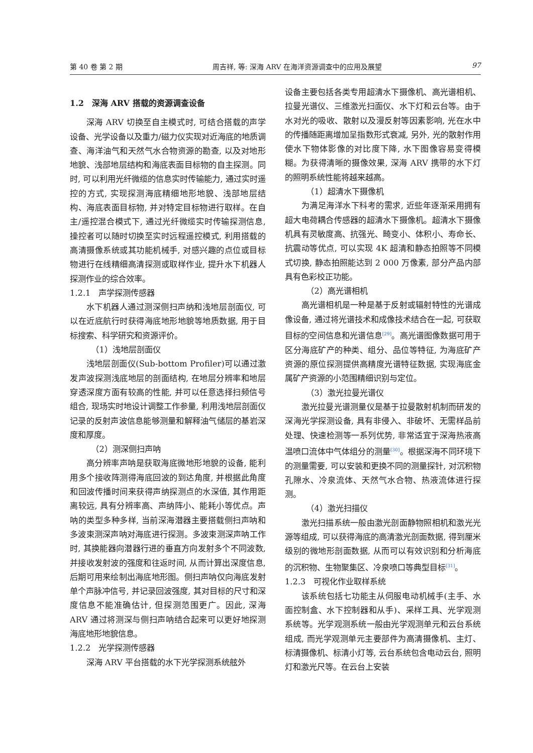第 40 卷 第 2 期 周吉祥, 等: 深海 ARV 在海洋资源调查中的应用及展望 97
1.2　深海 ARV 搭载的资源调查设备
深海 ARV 切换至自主模式时, 可结合搭载的声学设备、光学设备以及重力/磁力仪实现对近海底的地质调查、海洋油气和天然气水合物资源的勘查, 以及对地形地貌、浅部地层结构和海底表面目标物的自主探测。同时, 可以利用光纤微缆的信息实时传输能力, 通过实时遥控的方式, 实现探测海底精细地形地貌、浅部地层结构、海底表面目标物, 并对特定目标物进行取样。在自主/遥控混合模式下, 通过光纤微缆实时传输探测信息, 操控者可以随时切换至实时远程遥控模式, 利用搭载的高清摄像系统或其功能机械手, 对感兴趣的点位或目标物进行在线精细高清探测或取样作业, 提升水下机器人探测作业的综合效率。
1.2.1　声学探测传感器
水下机器人通过测深侧扫声纳和浅地层剖面仪, 可以在近底航行时获得海底地形地貌等地质数据, 用于目标搜索、科学研究和资源评价。
（1）浅地层剖面仪
浅地层剖面仪(Sub-bottom Profiler)可以通过激发声波探测浅底地层的剖面结构, 在地层分辨率和地层穿透深度方面有较高的性能, 并可以任意选择扫频信号组合, 现场实时地设计调整工作参量, 利用浅地层剖面仪记录的反射声波信息能够测量和解释油气储层的基岩深度和厚度。
（2）测深侧扫声呐
高分辨率声呐是获取海底微地形地貌的设备, 能利用多个接收阵测得海底回波的到达角度, 并根据此角度和回波传播时间来获得声纳探测点的水深值, 其作用距离较远, 具有分辨率高、声纳阵小、能耗小等优点。声呐的类型多种多样, 当前深海潜器主要搭载侧扫声呐和多波束测深声呐对海底进行探测。多波束测深声呐工作时, 其换能器向潜器行进的垂直方向发射多个不同波数, 并接收发射波的强度和往返时间, 从而计算出深度信息, 后期可用来绘制出海底地形图。侧扫声呐仅向海底发射单个声脉冲信号, 并记录回波强度, 其对目标的尺寸和深度信息不能准确估计, 但探测范围更广。因此, 深海 ARV 通过将测深与侧扫声呐结合起来可以更好地探测海底地形地貌信息。
1.2.2　光学探测传感器
深海 ARV 平台搭载的水下光学探测系统舷外
设备主要包括各类专用超清水下摄像机、高光谱相机、拉曼光谱仪、三维激光扫面仪、水下灯和云台等。由于水对光的吸收、散射以及漫反射等因素影响, 光在水中的传播随距离增加呈指数形式衰减, 另外, 光的散射作用使水下物体影像的对比度下降, 水下图像容易变得模糊。为获得清晰的摄像效果, 深海 ARV 携带的水下灯的照明系统性能将越来越高。
（1）超清水下摄像机
为满足海洋水下科考的需求, 近些年逐渐采用拥有超大电荷耦合传感器的超清水下摄像机。超清水下摄像机具有灵敏度高、抗强光、畸变小、体积小、寿命长、抗震动等优点, 可以实现 4K 超清和静态拍照等不同模式切换, 静态拍照能达到 2 000 万像素, 部分产品内部具有色彩校正功能。
（2）高光谱相机
高光谱相机是一种是基于反射或辐射特性的光谱成像设备, 通过将光谱技术和成像技术结合在一起, 可获取目标的空间信息和光谱信息<sup>[29]</sup>。高光谱图像数据可用于区分海底矿产的种类、组分、品位等特征, 为海底矿产资源的原位探测提供高精度光谱特征数据, 实现海底金属矿产资源的小范围精细识别与定位。
（3）激光拉曼光谱仪
激光拉曼光谱测量仪是基于拉曼散射机制而研发的深海光学探测设备, 具有非侵入、非破坏、无需样品前处理、快速检测等一系列优势, 非常适宜于深海热液高温喷口流体中气体组分的测量<sup>[30]</sup>。根据深海不同环境下的测量需要, 可以安装和更换不同的测量探针, 对沉积物孔隙水、冷泉流体、天然气水合物、热液流体进行探测。
（4）激光扫描仪
激光扫描系统一般由激光剖面静物照相机和激光光源等组成, 可以获得海底的高清激光剖面数据, 得到厘米级别的微地形剖面数据, 从而可以有效识别和分析海底的沉积物、生物聚集区、冷泉喷口等典型目标<sup>[31]</sup>。
1.2.3　可视化作业取样系统
该系统包括七功能主从伺服电动机械手(主手、水面控制盒、水下控制器和从手)、采样工具、光学观测系统等。光学观测系统一般由光学观测单元和云台系统组成, 而光学观测单元主要部件为高清摄像机、主灯、标清摄像机、标清小灯等, 云台系统包含电动云台, 照明灯和激光尺等。在云台上安装